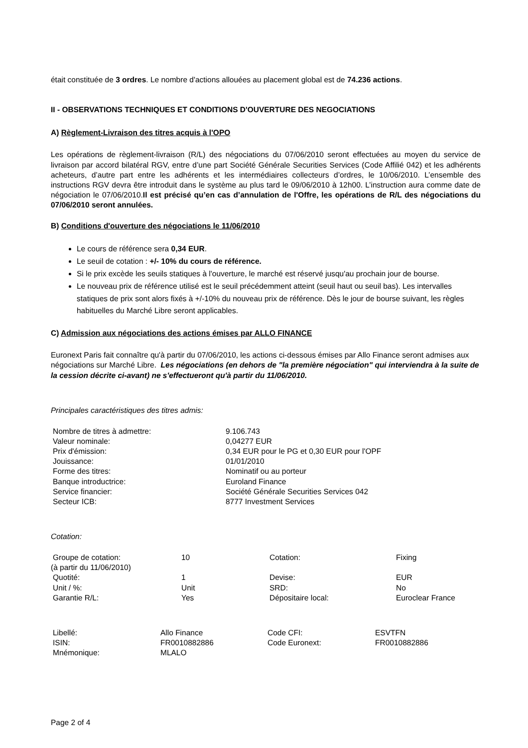était constituée de 3 ordres. Le nombre d'actions allouées au placement global est de 74.236 actions.
II - OBSERVATIONS TECHNIQUES ET CONDITIONS D'OUVERTURE DES NEGOCIATIONS
A) Règlement-Livraison des titres acquis à l'OPO
Les opérations de règlement-livraison (R/L) des négociations du 07/06/2010 seront effectuées au moyen du service de livraison par accord bilatéral RGV, entre d’une part Société Générale Securities Services (Code Affilié 042) et les adhérents acheteurs, d’autre part entre les adhérents et les intermédiaires collecteurs d’ordres, le 10/06/2010. L’ensemble des instructions RGV devra être introduit dans le système au plus tard le 09/06/2010 à 12h00. L’instruction aura comme date de négociation le 07/06/2010.Il est précisé qu’en cas d’annulation de l'Offre, les opérations de R/L des négociations du 07/06/2010 seront annulées.
B) Conditions d'ouverture des négociations le 11/06/2010
Le cours de référence sera 0,34 EUR.
Le seuil de cotation : +/- 10% du cours de référence.
Si le prix excède les seuils statiques à l'ouverture, le marché est réservé jusqu'au prochain jour de bourse.
Le nouveau prix de référence utilisé est le seuil précédemment atteint (seuil haut ou seuil bas). Les intervalles statiques de prix sont alors fixés à +/-10% du nouveau prix de référence. Dès le jour de bourse suivant, les règles habituelles du Marché Libre seront applicables.
C) Admission aux négociations des actions émises par ALLO FINANCE
Euronext Paris fait connaître qu'à partir du 07/06/2010, les actions ci-dessous émises par Allo Finance seront admises aux négociations sur Marché Libre. Les négociations (en dehors de "la première négociation" qui interviendra à la suite de la cession décrite ci-avant) ne s'effectueront qu'à partir du 11/06/2010.
Principales caractéristiques des titres admis:
| Nombre de titres à admettre: | 9.106.743 |
| Valeur nominale: | 0,04277 EUR |
| Prix d'émission: | 0,34 EUR pour le PG et 0,30 EUR pour l'OPF |
| Jouissance: | 01/01/2010 |
| Forme des titres: | Nominatif ou au porteur |
| Banque introductrice: | Euroland Finance |
| Service financier: | Société Générale Securities Services 042 |
| Secteur ICB: | 8777 Investment Services |
Cotation:
| Groupe de cotation: (à partir du 11/06/2010) | 10 | Cotation: | Fixing |
| Quotité: | 1 | Devise: | EUR |
| Unit / %: | Unit | SRD: | No |
| Garantie R/L: | Yes | Dépositaire local: | Euroclear France |
| Libellé: | Allo Finance | Code CFI: | ESVTFN |
| ISIN: | FR0010882886 | Code Euronext: | FR0010882886 |
| Mnémonique: | MLALO | | |
Page 2 of 4